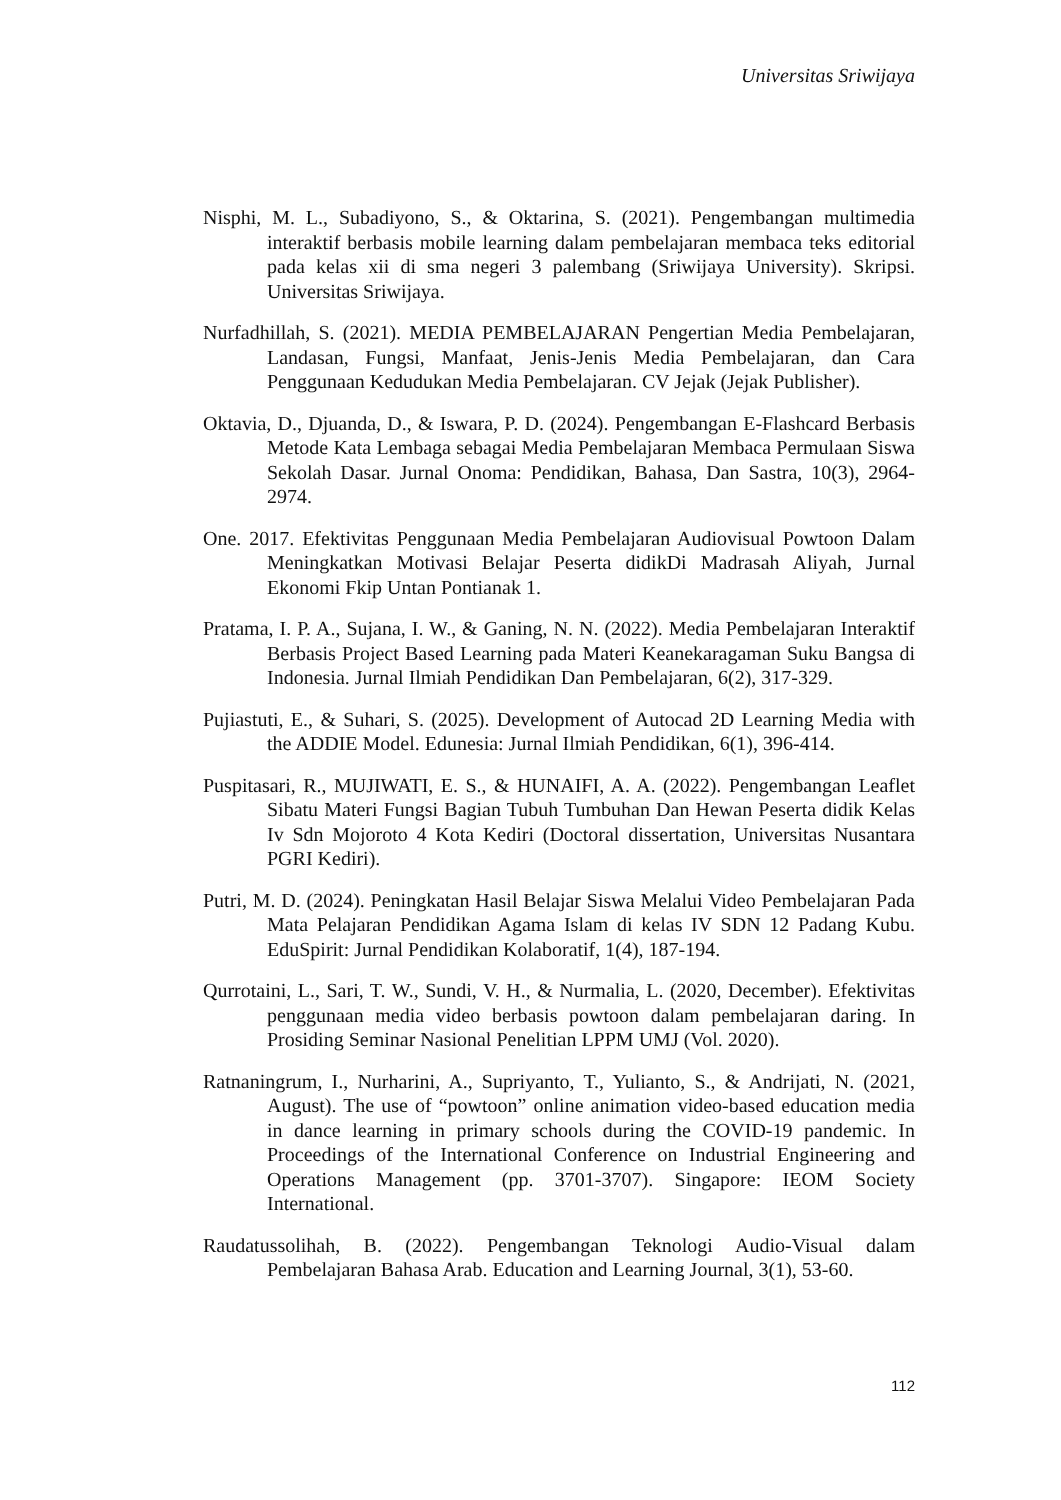Universitas Sriwijaya
Nisphi, M. L., Subadiyono, S., & Oktarina, S. (2021). Pengembangan multimedia interaktif berbasis mobile learning dalam pembelajaran membaca teks editorial pada kelas xii di sma negeri 3 palembang (Sriwijaya University). Skripsi. Universitas Sriwijaya.
Nurfadhillah, S. (2021). MEDIA PEMBELAJARAN Pengertian Media Pembelajaran, Landasan, Fungsi, Manfaat, Jenis-Jenis Media Pembelajaran, dan Cara Penggunaan Kedudukan Media Pembelajaran. CV Jejak (Jejak Publisher).
Oktavia, D., Djuanda, D., & Iswara, P. D. (2024). Pengembangan E-Flashcard Berbasis Metode Kata Lembaga sebagai Media Pembelajaran Membaca Permulaan Siswa Sekolah Dasar. Jurnal Onoma: Pendidikan, Bahasa, Dan Sastra, 10(3), 2964-2974.
One. 2017. Efektivitas Penggunaan Media Pembelajaran Audiovisual Powtoon Dalam Meningkatkan Motivasi Belajar Peserta didikDi Madrasah Aliyah, Jurnal Ekonomi Fkip Untan Pontianak 1.
Pratama, I. P. A., Sujana, I. W., & Ganing, N. N. (2022). Media Pembelajaran Interaktif Berbasis Project Based Learning pada Materi Keanekaragaman Suku Bangsa di Indonesia. Jurnal Ilmiah Pendidikan Dan Pembelajaran, 6(2), 317-329.
Pujiastuti, E., & Suhari, S. (2025). Development of Autocad 2D Learning Media with the ADDIE Model. Edunesia: Jurnal Ilmiah Pendidikan, 6(1), 396-414.
Puspitasari, R., MUJIWATI, E. S., & HUNAIFI, A. A. (2022). Pengembangan Leaflet Sibatu Materi Fungsi Bagian Tubuh Tumbuhan Dan Hewan Peserta didik Kelas Iv Sdn Mojoroto 4 Kota Kediri (Doctoral dissertation, Universitas Nusantara PGRI Kediri).
Putri, M. D. (2024). Peningkatan Hasil Belajar Siswa Melalui Video Pembelajaran Pada Mata Pelajaran Pendidikan Agama Islam di kelas IV SDN 12 Padang Kubu. EduSpirit: Jurnal Pendidikan Kolaboratif, 1(4), 187-194.
Qurrotaini, L., Sari, T. W., Sundi, V. H., & Nurmalia, L. (2020, December). Efektivitas penggunaan media video berbasis powtoon dalam pembelajaran daring. In Prosiding Seminar Nasional Penelitian LPPM UMJ (Vol. 2020).
Ratnaningrum, I., Nurharini, A., Supriyanto, T., Yulianto, S., & Andrijati, N. (2021, August). The use of “powtoon” online animation video-based education media in dance learning in primary schools during the COVID-19 pandemic. In Proceedings of the International Conference on Industrial Engineering and Operations Management (pp. 3701-3707). Singapore: IEOM Society International.
Raudatussolihah, B. (2022). Pengembangan Teknologi Audio-Visual dalam Pembelajaran Bahasa Arab. Education and Learning Journal, 3(1), 53-60.
112